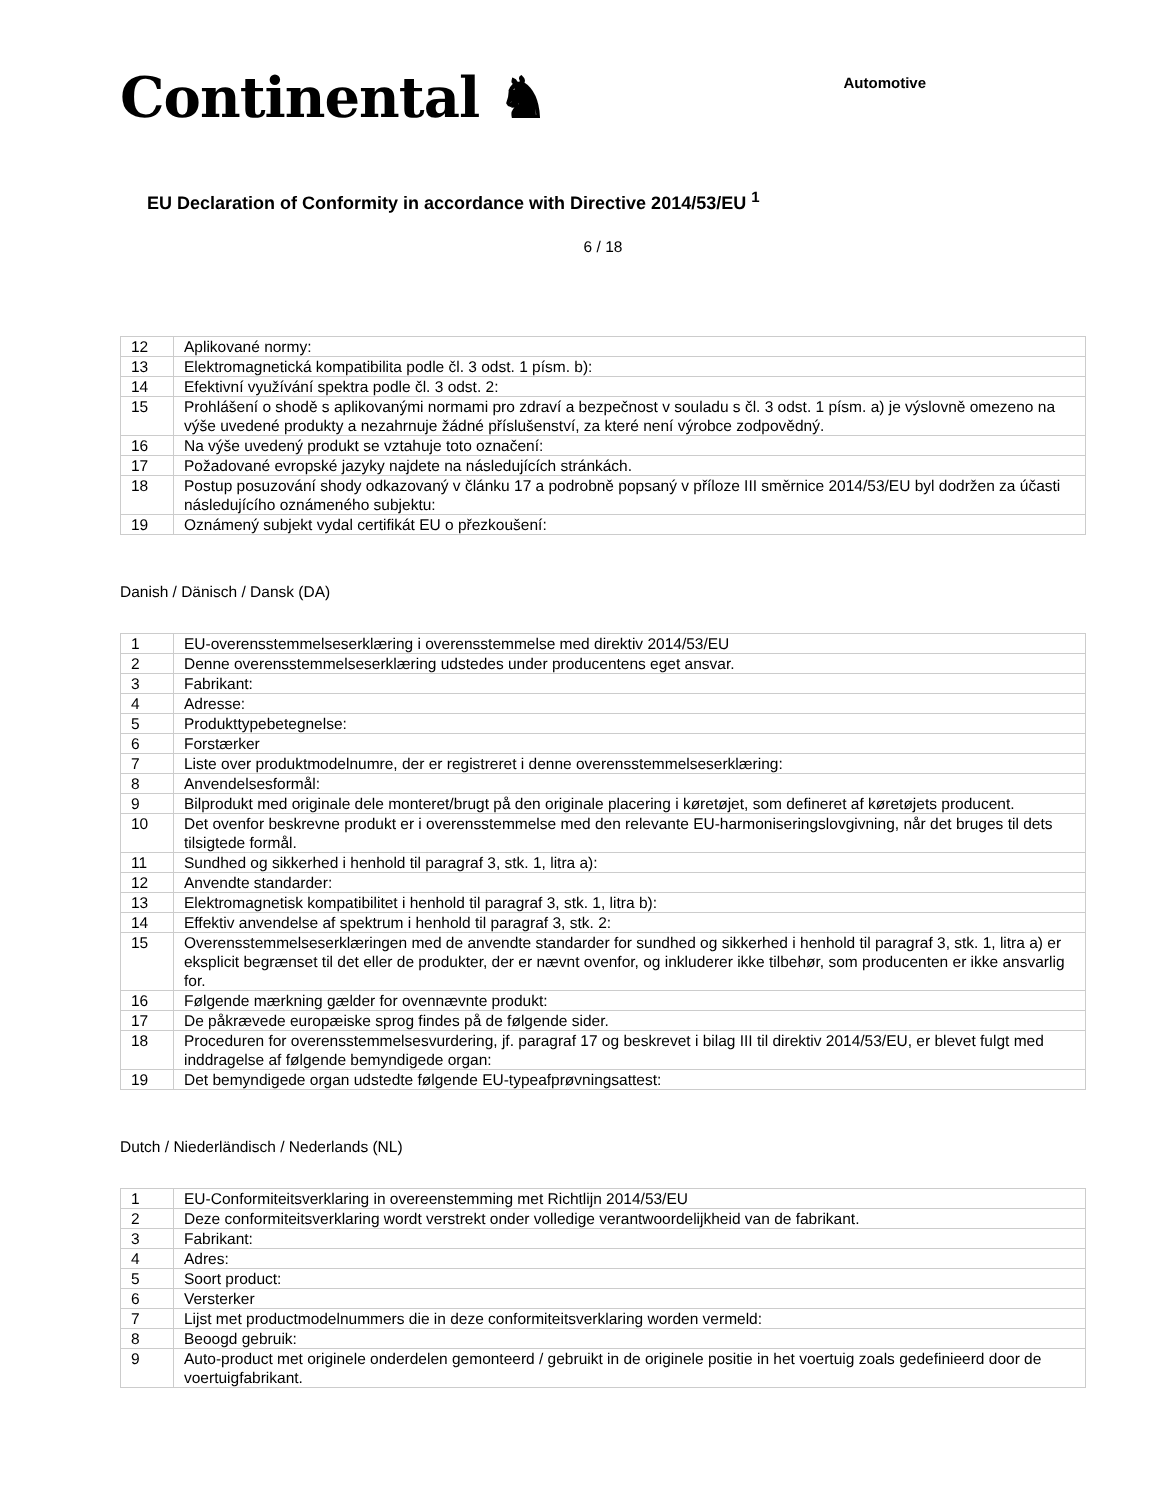Continental ♞
Automotive
EU Declaration of Conformity in accordance with Directive 2014/53/EU <sup>1</sup>
6 / 18
| 12 | Aplikované normy: |
| 13 | Elektromagnetická kompatibilita podle čl. 3 odst. 1 písm. b): |
| 14 | Efektivní využívání spektra podle čl. 3 odst. 2: |
| 15 | Prohlášení o shodě s aplikovanými normami pro zdraví a bezpečnost v souladu s čl. 3 odst. 1 písm. a) je výslovně omezeno na výše uvedené produkty a nezahrnuje žádné příslušenství, za které není výrobce zodpovědný. |
| 16 | Na výše uvedený produkt se vztahuje toto označení: |
| 17 | Požadované evropské jazyky najdete na následujících stránkách. |
| 18 | Postup posuzování shody odkazovaný v článku 17 a podrobně popsaný v příloze III směrnice 2014/53/EU byl dodržen za účasti následujícího oznámeného subjektu: |
| 19 | Oznámený subjekt vydal certifikát EU o přezkoušení: |
Danish / Dänisch / Dansk (DA)
| 1 | EU-overensstemmelseserklæring i overensstemmelse med direktiv 2014/53/EU |
| 2 | Denne overensstemmelseserklæring udstedes under producentens eget ansvar. |
| 3 | Fabrikant: |
| 4 | Adresse: |
| 5 | Produkttypebetegnelse: |
| 6 | Forstærker |
| 7 | Liste over produktmodelnumre, der er registreret i denne overensstemmelseserklæring: |
| 8 | Anvendelsesformål: |
| 9 | Bilprodukt med originale dele monteret/brugt på den originale placering i køretøjet, som defineret af køretøjets producent. |
| 10 | Det ovenfor beskrevne produkt er i overensstemmelse med den relevante EU-harmoniseringslovgivning, når det bruges til dets tilsigtede formål. |
| 11 | Sundhed og sikkerhed i henhold til paragraf 3, stk. 1, litra a): |
| 12 | Anvendte standarder: |
| 13 | Elektromagnetisk kompatibilitet i henhold til paragraf 3, stk. 1, litra b): |
| 14 | Effektiv anvendelse af spektrum i henhold til paragraf 3, stk. 2: |
| 15 | Overensstemmelseserklæringen med de anvendte standarder for sundhed og sikkerhed i henhold til paragraf 3, stk. 1, litra a) er eksplicit begrænset til det eller de produkter, der er nævnt ovenfor, og inkluderer ikke tilbehør, som producenten er ikke ansvarlig for. |
| 16 | Følgende mærkning gælder for ovennævnte produkt: |
| 17 | De påkrævede europæiske sprog findes på de følgende sider. |
| 18 | Proceduren for overensstemmelsesvurdering, jf. paragraf 17 og beskrevet i bilag III til direktiv 2014/53/EU, er blevet fulgt med inddragelse af følgende bemyndigede organ: |
| 19 | Det bemyndigede organ udstedte følgende EU-typeafprøvningsattest: |
Dutch / Niederländisch / Nederlands (NL)
| 1 | EU-Conformiteitsverklaring in overeenstemming met Richtlijn 2014/53/EU |
| 2 | Deze conformiteitsverklaring wordt verstrekt onder volledige verantwoordelijkheid van de fabrikant. |
| 3 | Fabrikant: |
| 4 | Adres: |
| 5 | Soort product: |
| 6 | Versterker |
| 7 | Lijst met productmodelnummers die in deze conformiteitsverklaring worden vermeld: |
| 8 | Beoogd gebruik: |
| 9 | Auto-product met originele onderdelen gemonteerd / gebruikt in de originele positie in het voertuig zoals gedefinieerd door de voertuigfabrikant. |